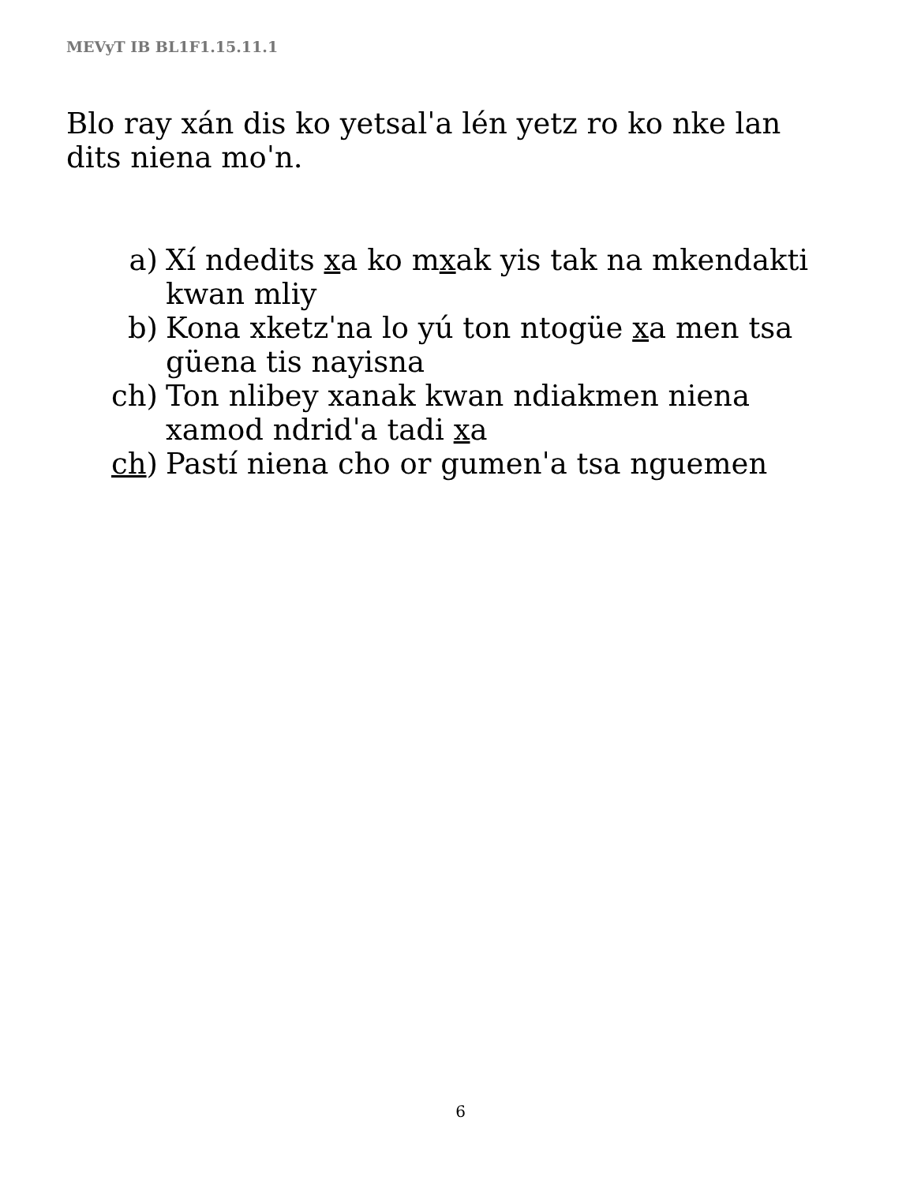MEVyT IB BL1F1.15.11.1
Blo ray xán dis ko yetsalˈa lén yetz ro ko nke lan dits nienа moˈn.
a) Xí ndedits xa ko mxak yis tak na mkendakti kwan mliy
b) Kona xketzˈna lo yú ton ntogüe xa men tsa güena tis nayisna
ch) Ton nlibey xanak kwan ndiakmen niena xamod ndridˈa tadi xa
ch) Pastí niena cho or gumenˈa tsa nguemen
6